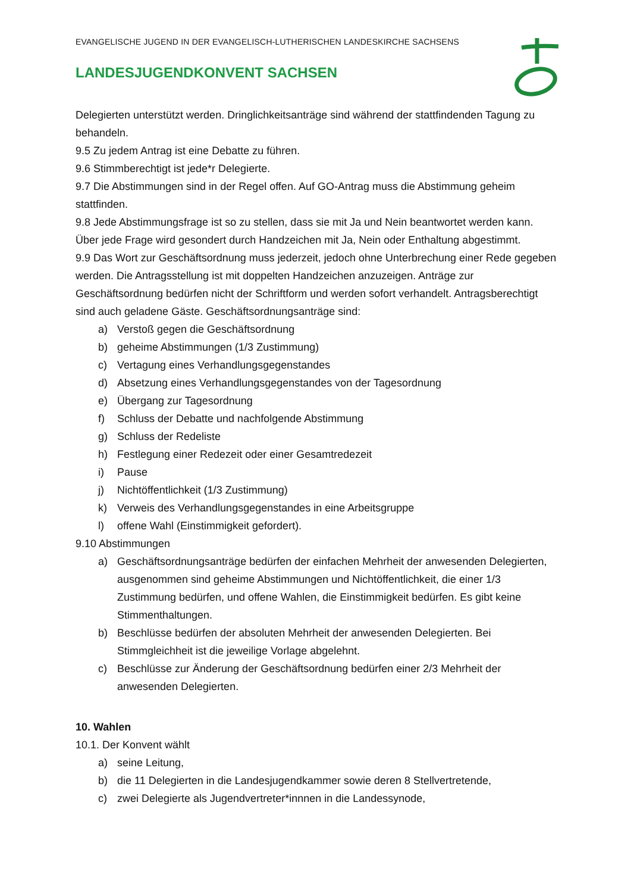EVANGELISCHE JUGEND IN DER EVANGELISCH-LUTHERISCHEN LANDESKIRCHE SACHSENS
LANDESJUGENDKONVENT SACHSEN
Delegierten unterstützt werden. Dringlichkeitsanträge sind während der stattfindenden Tagung zu behandeln.
9.5 Zu jedem Antrag ist eine Debatte zu führen.
9.6 Stimmberechtigt ist jede*r Delegierte.
9.7 Die Abstimmungen sind in der Regel offen. Auf GO-Antrag muss die Abstimmung geheim stattfinden.
9.8 Jede Abstimmungsfrage ist so zu stellen, dass sie mit Ja und Nein beantwortet werden kann. Über jede Frage wird gesondert durch Handzeichen mit Ja, Nein oder Enthaltung abgestimmt.
9.9 Das Wort zur Geschäftsordnung muss jederzeit, jedoch ohne Unterbrechung einer Rede gegeben werden. Die Antragsstellung ist mit doppelten Handzeichen anzuzeigen. Anträge zur Geschäftsordnung bedürfen nicht der Schriftform und werden sofort verhandelt. Antragsberechtigt sind auch geladene Gäste. Geschäftsordnungsanträge sind:
a) Verstoß gegen die Geschäftsordnung
b) geheime Abstimmungen (1/3 Zustimmung)
c) Vertagung eines Verhandlungsgegenstandes
d) Absetzung eines Verhandlungsgegenstandes von der Tagesordnung
e) Übergang zur Tagesordnung
f) Schluss der Debatte und nachfolgende Abstimmung
g) Schluss der Redeliste
h) Festlegung einer Redezeit oder einer Gesamtredezeit
i) Pause
j) Nichtöffentlichkeit (1/3 Zustimmung)
k) Verweis des Verhandlungsgegenstandes in eine Arbeitsgruppe
l) offene Wahl (Einstimmigkeit gefordert).
9.10 Abstimmungen
a) Geschäftsordnungsanträge bedürfen der einfachen Mehrheit der anwesenden Delegierten, ausgenommen sind geheime Abstimmungen und Nichtöffentlichkeit, die einer 1/3 Zustimmung bedürfen, und offene Wahlen, die Einstimmigkeit bedürfen. Es gibt keine Stimmenthaltungen.
b) Beschlüsse bedürfen der absoluten Mehrheit der anwesenden Delegierten. Bei Stimmgleichheit ist die jeweilige Vorlage abgelehnt.
c) Beschlüsse zur Änderung der Geschäftsordnung bedürfen einer 2/3 Mehrheit der anwesenden Delegierten.
10. Wahlen
10.1. Der Konvent wählt
a) seine Leitung,
b) die 11 Delegierten in die Landesjugendkammer sowie deren 8 Stellvertretende,
c) zwei Delegierte als Jugendvertreter*innnen in die Landessynode,